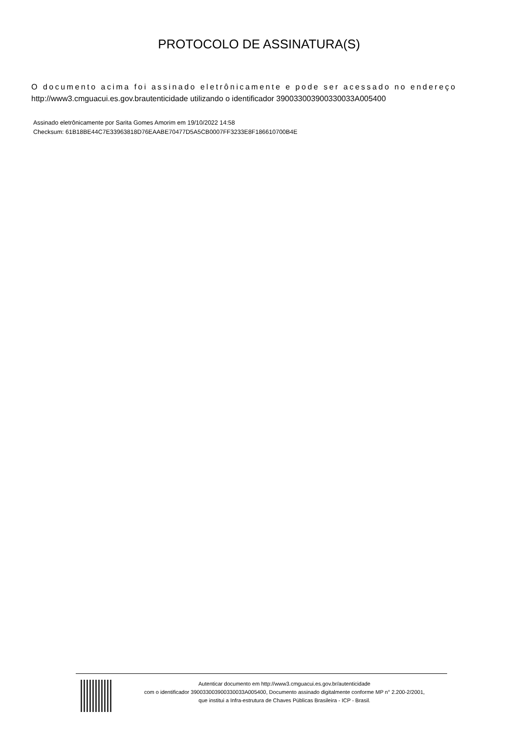PROTOCOLO DE ASSINATURA(S)
O documento acima foi assinado eletrônicamente e pode ser acessado no endereço
http://www3.cmguacui.es.gov.brautenticidade utilizando o identificador 390033003900330033A005400
Assinado eletrônicamente por Sarita Gomes Amorim em 19/10/2022 14:58
Checksum: 61B18BE44C7E33963818D76EAABE70477D5A5CB0007FF3233E8F186610700B4E
Autenticar documento em http://www3.cmguacui.es.gov.br/autenticidade
com o identificador 390033003900330033A005400, Documento assinado digitalmente conforme MP n° 2.200-2/2001,
que institui a Infra-estrutura de Chaves Públicas Brasileira - ICP - Brasil.